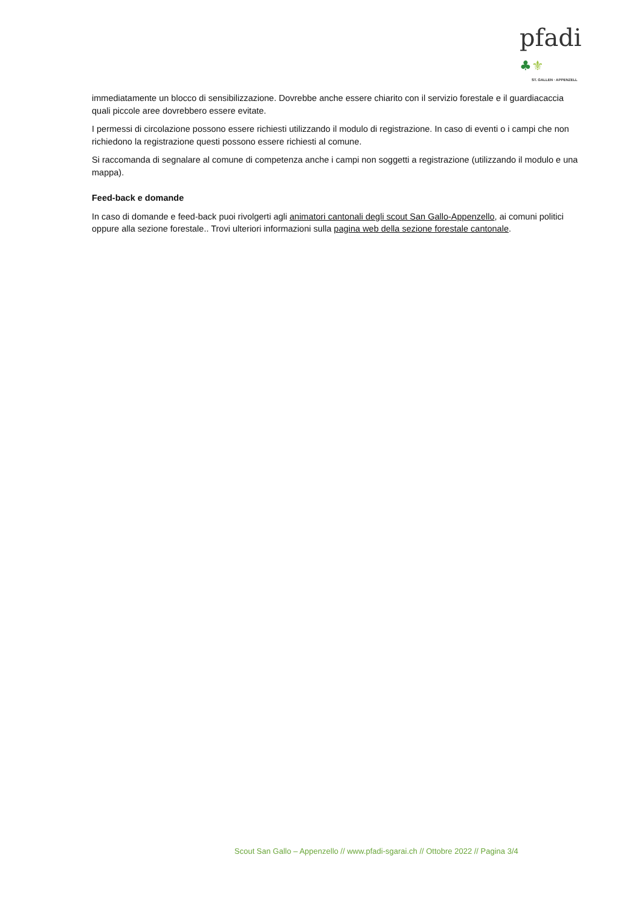pfadi ♣⚜
ST. GALLEN · APPENZELL
immediatamente un blocco di sensibilizzazione. Dovrebbe anche essere chiarito con il servizio forestale e il guardiacaccia quali piccole aree dovrebbero essere evitate.
I permessi di circolazione possono essere richiesti utilizzando il modulo di registrazione. In caso di eventi o i campi che non richiedono la registrazione questi possono essere richiesti al comune.
Si raccomanda di segnalare al comune di competenza anche i campi non soggetti a registrazione (utilizzando il modulo e una mappa).
Feed-back e domande
In caso di domande e feed-back puoi rivolgerti agli animatori cantonali degli scout San Gallo-Appenzello, ai comuni politici oppure alla sezione forestale.. Trovi ulteriori informazioni sulla pagina web della sezione forestale cantonale.
Scout San Gallo – Appenzello // www.pfadi-sgarai.ch // Ottobre 2022 // Pagina 3/4